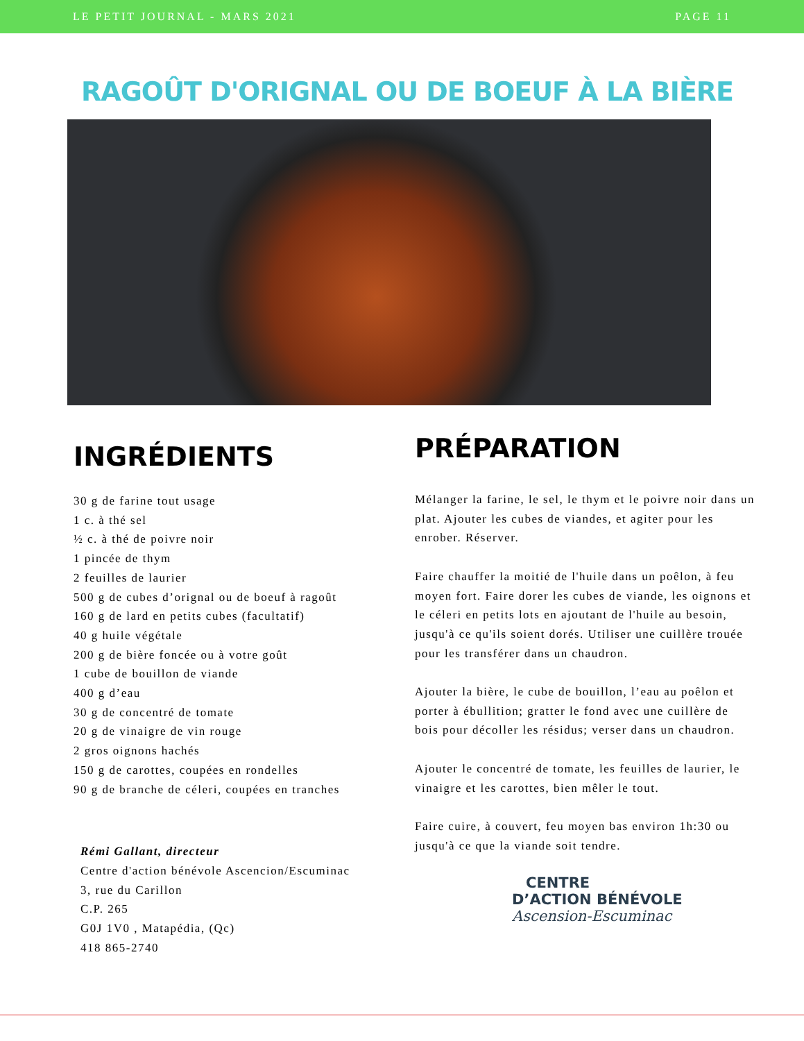LE PETIT JOURNAL - MARS 2021 PAGE 11
RAGOÛT D'ORIGNAL OU DE BOEUF À LA BIÈRE
INGRÉDIENTS
30 g de farine tout usage
1 c. à thé sel
½ c. à thé de poivre noir
1 pincée de thym
2 feuilles de laurier
500 g de cubes d’orignal ou de boeuf à ragoût
160 g de lard en petits cubes (facultatif)
40 g huile végétale
200 g de bière foncée ou à votre goût
1 cube de bouillon de viande
400 g d’eau
30 g de concentré de tomate
20 g de vinaigre de vin rouge
2 gros oignons hachés
150 g de carottes, coupées en rondelles
90 g de branche de céleri, coupées en tranches
Rémi Gallant, directeur
Centre d'action bénévole Ascencion/Escuminac
3, rue du Carillon
C.P. 265
G0J 1V0 , Matapédia, (Qc)
418 865-2740
PRÉPARATION
Mélanger la farine, le sel, le thym et le poivre noir dans un plat. Ajouter les cubes de viandes, et agiter pour les enrober. Réserver.
Faire chauffer la moitié de l'huile dans un poêlon, à feu moyen fort. Faire dorer les cubes de viande, les oignons et le céleri en petits lots en ajoutant de l'huile au besoin, jusqu'à ce qu'ils soient dorés. Utiliser une cuillère trouée pour les transférer dans un chaudron.
Ajouter la bière, le cube de bouillon, l’eau au poêlon et porter à ébullition; gratter le fond avec une cuillère de bois pour décoller les résidus; verser dans un chaudron.
Ajouter le concentré de tomate, les feuilles de laurier, le vinaigre et les carottes, bien mêler le tout.
Faire cuire, à couvert, feu moyen bas environ 1h:30 ou jusqu'à ce que la viande soit tendre.
CENTRE
D’ACTION BÉNÉVOLE
Ascension-Escuminac